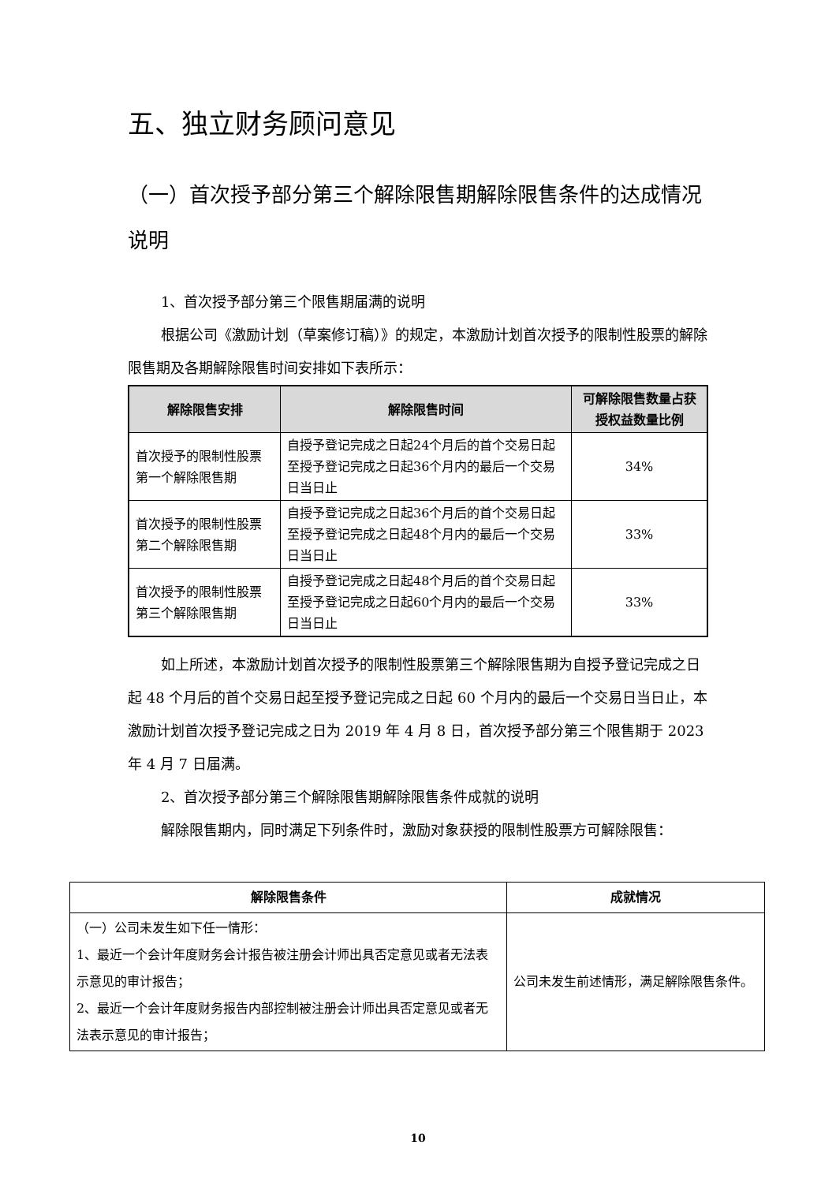五、独立财务顾问意见
（一）首次授予部分第三个解除限售期解除限售条件的达成情况说明
1、首次授予部分第三个限售期届满的说明
根据公司《激励计划（草案修订稿）》的规定，本激励计划首次授予的限制性股票的解除限售期及各期解除限售时间安排如下表所示：
| 解除限售安排 | 解除限售时间 | 可解除限售数量占获授权益数量比例 |
| --- | --- | --- |
| 首次授予的限制性股票第一个解除限售期 | 自授予登记完成之日起24个月后的首个交易日起至授予登记完成之日起36个月内的最后一个交易日当日止 | 34% |
| 首次授予的限制性股票第二个解除限售期 | 自授予登记完成之日起36个月后的首个交易日起至授予登记完成之日起48个月内的最后一个交易日当日止 | 33% |
| 首次授予的限制性股票第三个解除限售期 | 自授予登记完成之日起48个月后的首个交易日起至授予登记完成之日起60个月内的最后一个交易日当日止 | 33% |
如上所述，本激励计划首次授予的限制性股票第三个解除限售期为自授予登记完成之日起 48 个月后的首个交易日起至授予登记完成之日起 60 个月内的最后一个交易日当日止，本激励计划首次授予登记完成之日为 2019 年 4 月 8 日，首次授予部分第三个限售期于 2023 年 4 月 7 日届满。
2、首次授予部分第三个解除限售期解除限售条件成就的说明
解除限售期内，同时满足下列条件时，激励对象获授的限制性股票方可解除限售：
| 解除限售条件 | 成就情况 |
| --- | --- |
| （一）公司未发生如下任一情形： 1、最近一个会计年度财务会计报告被注册会计师出具否定意见或者无法表示意见的审计报告； 2、最近一个会计年度财务报告内部控制被注册会计师出具否定意见或者无法表示意见的审计报告； | 公司未发生前述情形，满足解除限售条件。 |
10